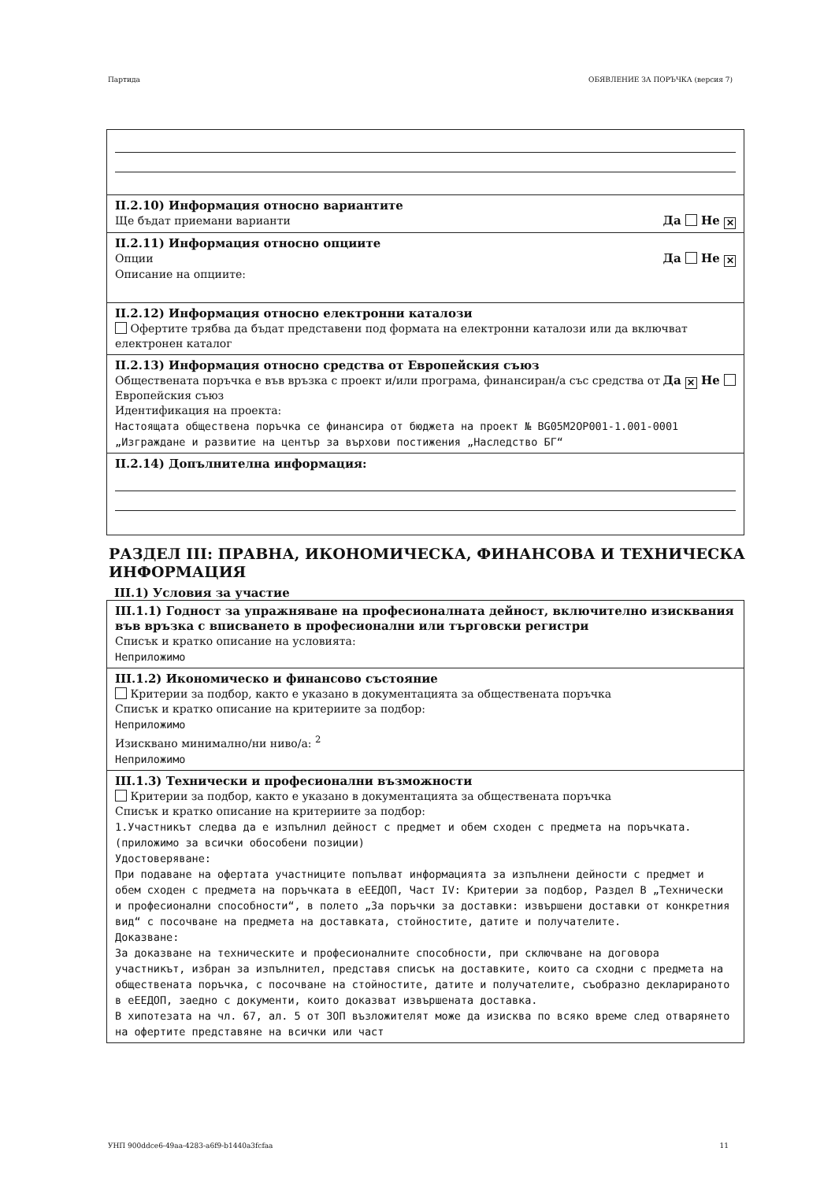Партида ОБЯВЛЕНИЕ ЗА ПОРЪЧКА (версия 7)
II.2.10) Информация относно вариантите
Ще бъдат приемани варианти Да Не ✕
II.2.11) Информация относно опциите
Опции Да Не ✕
Описание на опциите:
II.2.12) Информация относно електронни каталози
Офертите трябва да бъдат представени под формата на електронни каталози или да включват електронен каталог
II.2.13) Информация относно средства от Европейския съюз
Обществената поръчка е във връзка с проект и/или програма, финансиран/а със средства от Европейския съюз Да ✕ Не
Идентификация на проекта:
Настоящата обществена поръчка се финансира от бюджета на проект № BG05M2OP001-1.001-0001 „Изграждане и развитие на център за върхови постижения „Наследство БГ“
II.2.14) Допълнителна информация:
РАЗДЕЛ III: ПРАВНА, ИКОНОМИЧЕСКА, ФИНАНСОВА И ТЕХНИЧЕСКА ИНФОРМАЦИЯ
III.1) Условия за участие
III.1.1) Годност за упражняване на професионалната дейност, включително изисквания във връзка с вписването в професионални или търговски регистри
Списък и кратко описание на условията:
Неприложимо
III.1.2) Икономическо и финансово състояние
Критерии за подбор, както е указано в документацията за обществената поръчка
Списък и кратко описание на критериите за подбор:
Неприложимо
Изисквано минимално/ни ниво/а: <sup>2</sup>
Неприложимо
III.1.3) Технически и професионални възможности
Критерии за подбор, както е указано в документацията за обществената поръчка
Списък и кратко описание на критериите за подбор:
1.Участникът следва да е изпълнил дейност с предмет и обем сходен с предмета на поръчката. (приложимо за всички обособени позиции)
Удостоверяване:
При подаване на офертата участниците попълват информацията за изпълнени дейности с предмет и обем сходен с предмета на поръчката в еЕЕДОП, Част IV: Критерии за подбор, Раздел В „Технически и професионални способности“, в полето „За поръчки за доставки: извършени доставки от конкретния вид“ с посочване на предмета на доставката, стойностите, датите и получателите.
Доказване:
За доказване на техническите и професионалните способности, при сключване на договора участникът, избран за изпълнител, представя списък на доставките, които са сходни с предмета на обществената поръчка, с посочване на стойностите, датите и получателите, съобразно декларираното в еЕЕДОП, заедно с документи, които доказват извършената доставка.
В хипотезата на чл. 67, ал. 5 от ЗОП възложителят може да изисква по всяко време след отварянето на офертите представяне на всички или част
УНП 900ddce6-49aa-4283-a6f9-b1440a3fcfaa 11